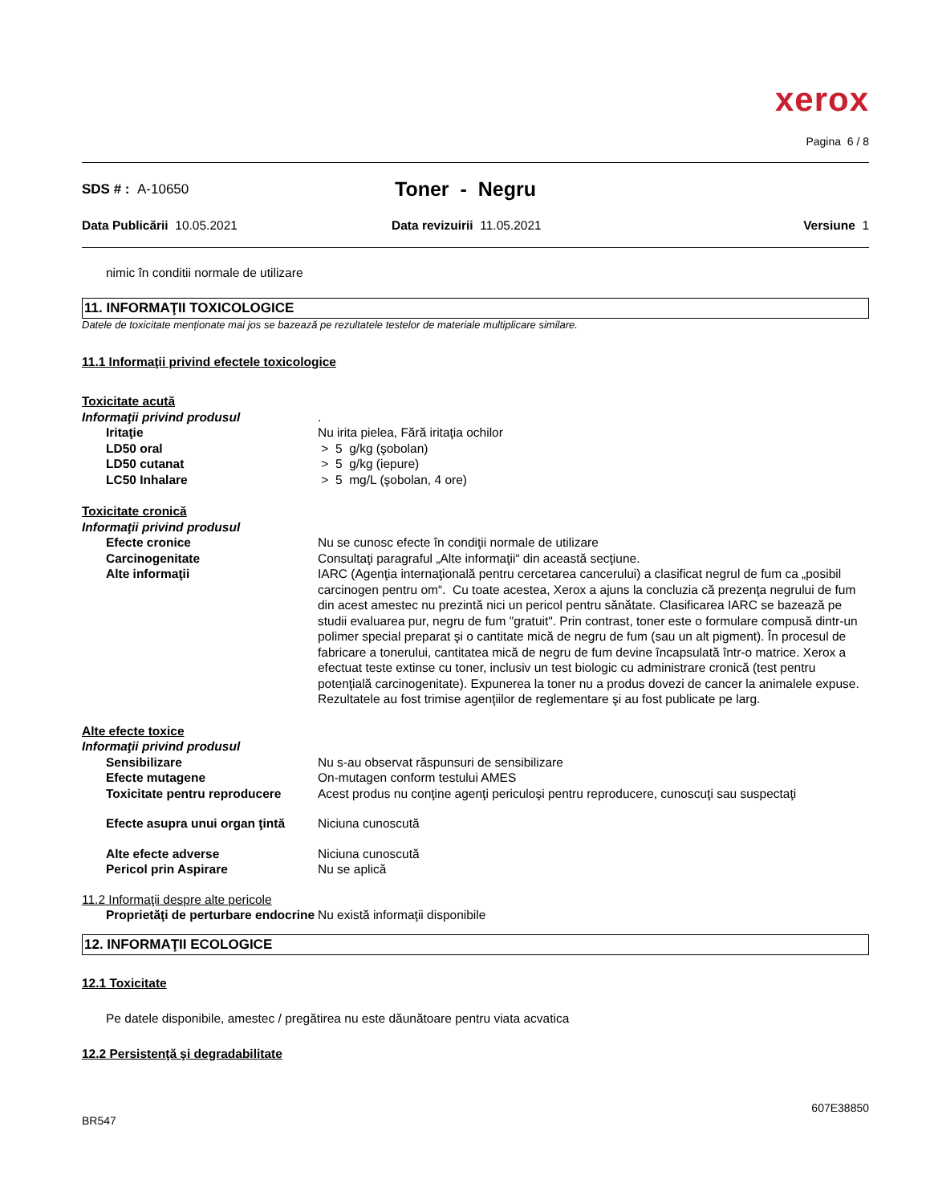xerox
Pagina 6 / 8
SDS # : A-10650
Toner - Negru
Data Publicării 10.05.2021 Data revizuirii 11.05.2021 Versiune 1
nimic în conditii normale de utilizare
11. INFORMAŢII TOXICOLOGICE
Datele de toxicitate menționate mai jos se bazează pe rezultatele testelor de materiale multiplicare similare.
11.1 Informaţii privind efectele toxicologice
| Toxicitate acută | |
| Informaţii privind produsul | . |
| Iritaţie | Nu irita pielea, Fără iritaţia ochilor |
| LD50 oral | > 5 g/kg (şobolan) |
| LD50 cutanat | > 5 g/kg (iepure) |
| LC50 Inhalare | > 5 mg/L (şobolan, 4 ore) |
| Toxicitate cronică | |
| Informaţii privind produsul | |
| Efecte cronice | Nu se cunosc efecte în condiţii normale de utilizare |
| Carcinogenitate | Consultaţi paragraful „Alte informaţii“ din această secţiune. |
| Alte informaţii | IARC (Agenţia internaţională pentru cercetarea cancerului) a clasificat negrul de fum ca „posibil carcinogen pentru om“. Cu toate acestea, Xerox a ajuns la concluzia că prezenţa negrului de fum din acest amestec nu prezintă nici un pericol pentru sănătate. Clasificarea IARC se bazează pe studii evaluarea pur, negru de fum "gratuit". Prin contrast, toner este o formulare compusă dintr-un polimer special preparat şi o cantitate mică de negru de fum (sau un alt pigment). În procesul de fabricare a tonerului, cantitatea mică de negru de fum devine încapsulată într-o matrice. Xerox a efectuat teste extinse cu toner, inclusiv un test biologic cu administrare cronică (test pentru potenţială carcinogenitate). Expunerea la toner nu a produs dovezi de cancer la animalele expuse. Rezultatele au fost trimise agenţiilor de reglementare şi au fost publicate pe larg. |
| Alte efecte toxice | |
| Informaţii privind produsul | |
| Sensibilizare | Nu s-au observat răspunsuri de sensibilizare |
| Efecte mutagene | On-mutagen conform testului AMES |
| Toxicitate pentru reproducere | Acest produs nu conţine agenţi periculoşi pentru reproducere, cunoscuţi sau suspectaţi |
| Efecte asupra unui organ ţintă | Niciuna cunoscută |
| Alte efecte adverse | Niciuna cunoscută |
| Pericol prin Aspirare | Nu se aplică |
| 11.2 Informaţii despre alte pericole | |
| Proprietăţi de perturbare endocrine | Nu există informaţii disponibile |
12. INFORMAŢII ECOLOGICE
12.1 Toxicitate
Pe datele disponibile, amestec / pregătirea nu este dăunătoare pentru viata acvatica
12.2 Persistenţă şi degradabilitate
607E38850
BR547